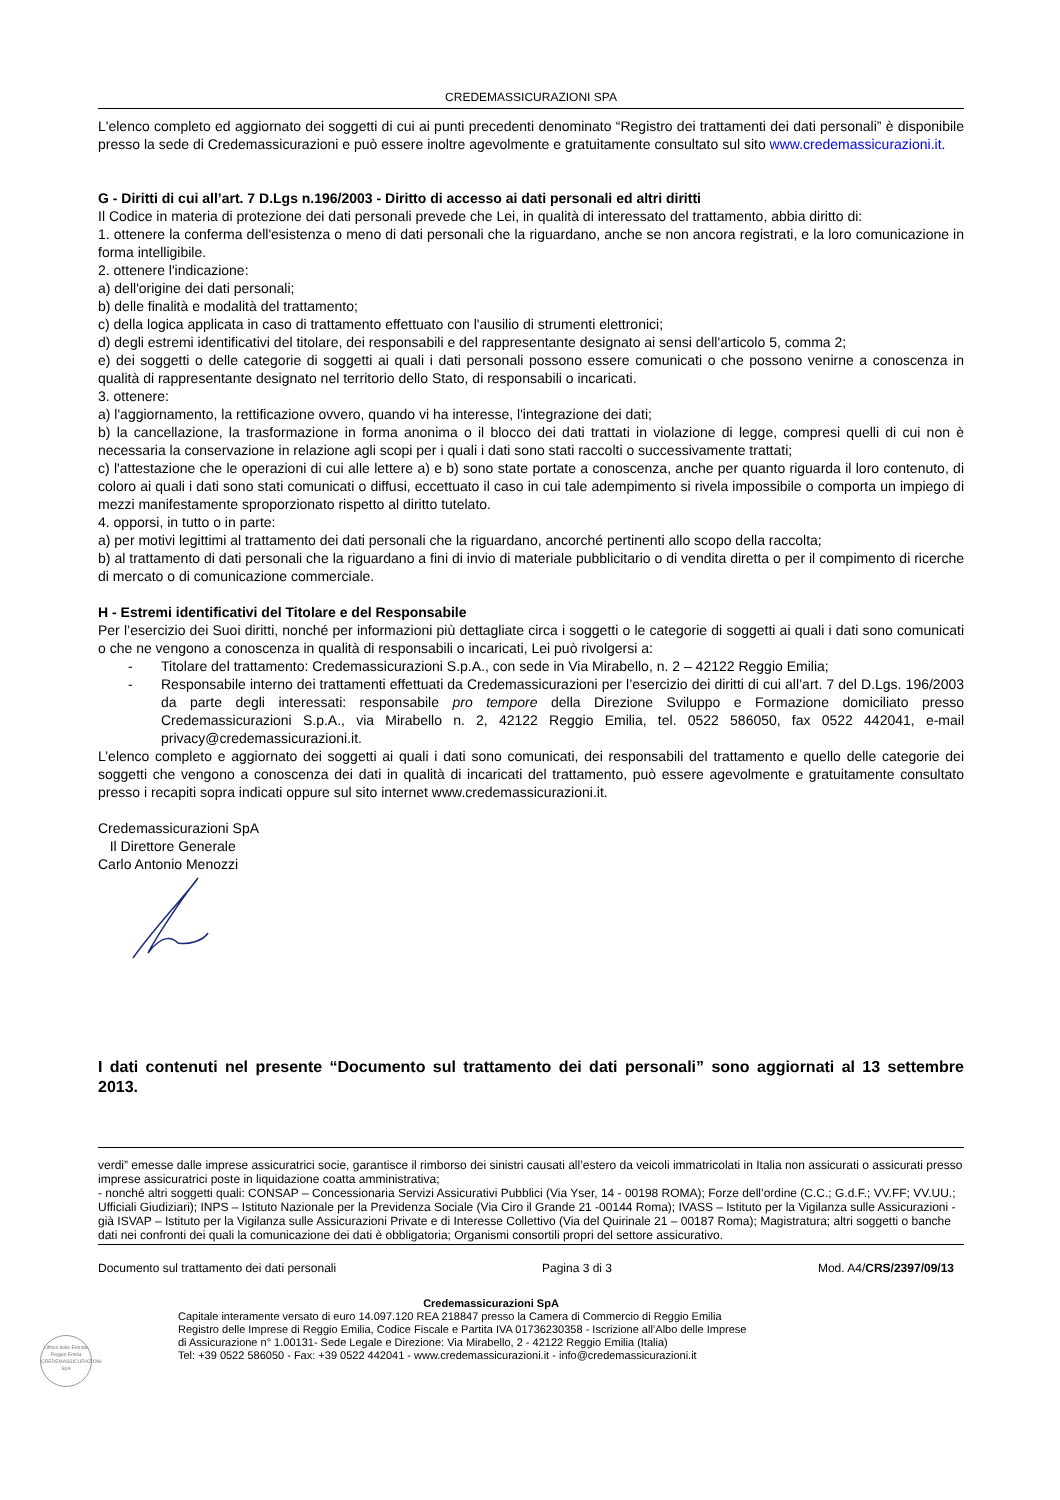CREDEMASSICURAZIONI SPA
L'elenco completo ed aggiornato dei soggetti di cui ai punti precedenti denominato “Registro dei trattamenti dei dati personali” è disponibile presso la sede di Credemassicurazioni e può essere inoltre agevolmente e gratuitamente consultato sul sito www.credemassicurazioni.it.
G - Diritti di cui all’art. 7 D.Lgs n.196/2003 - Diritto di accesso ai dati personali ed altri diritti
Il Codice in materia di protezione dei dati personali prevede che Lei, in qualità di interessato del trattamento, abbia diritto di:
1. ottenere la conferma dell'esistenza o meno di dati personali che la riguardano, anche se non ancora registrati, e la loro comunicazione in forma intelligibile.
2. ottenere l'indicazione:
a) dell'origine dei dati personali;
b) delle finalità e modalità del trattamento;
c) della logica applicata in caso di trattamento effettuato con l'ausilio di strumenti elettronici;
d) degli estremi identificativi del titolare, dei responsabili e del rappresentante designato ai sensi dell'articolo 5, comma 2;
e) dei soggetti o delle categorie di soggetti ai quali i dati personali possono essere comunicati o che possono venirne a conoscenza in qualità di rappresentante designato nel territorio dello Stato, di responsabili o incaricati.
3. ottenere:
a) l'aggiornamento, la rettificazione ovvero, quando vi ha interesse, l'integrazione dei dati;
b) la cancellazione, la trasformazione in forma anonima o il blocco dei dati trattati in violazione di legge, compresi quelli di cui non è necessaria la conservazione in relazione agli scopi per i quali i dati sono stati raccolti o successivamente trattati;
c) l'attestazione che le operazioni di cui alle lettere a) e b) sono state portate a conoscenza, anche per quanto riguarda il loro contenuto, di coloro ai quali i dati sono stati comunicati o diffusi, eccettuato il caso in cui tale adempimento si rivela impossibile o comporta un impiego di mezzi manifestamente sproporzionato rispetto al diritto tutelato.
4. opporsi, in tutto o in parte:
a) per motivi legittimi al trattamento dei dati personali che la riguardano, ancorché pertinenti allo scopo della raccolta;
b) al trattamento di dati personali che la riguardano a fini di invio di materiale pubblicitario o di vendita diretta o per il compimento di ricerche di mercato o di comunicazione commerciale.
H - Estremi identificativi del Titolare e del Responsabile
Per l’esercizio dei Suoi diritti, nonché per informazioni più dettagliate circa i soggetti o le categorie di soggetti ai quali i dati sono comunicati o che ne vengono a conoscenza in qualità di responsabili o incaricati, Lei può rivolgersi a:
- Titolare del trattamento: Credemassicurazioni S.p.A., con sede in Via Mirabello, n. 2 – 42122 Reggio Emilia;
- Responsabile interno dei trattamenti effettuati da Credemassicurazioni per l’esercizio dei diritti di cui all’art. 7 del D.Lgs. 196/2003 da parte degli interessati: responsabile pro tempore della Direzione Sviluppo e Formazione domiciliato presso Credemassicurazioni S.p.A., via Mirabello n. 2, 42122 Reggio Emilia, tel. 0522 586050, fax 0522 442041, e-mail privacy@credemassicurazioni.it.
L’elenco completo e aggiornato dei soggetti ai quali i dati sono comunicati, dei responsabili del trattamento e quello delle categorie dei soggetti che vengono a conoscenza dei dati in qualità di incaricati del trattamento, può essere agevolmente e gratuitamente consultato presso i recapiti sopra indicati oppure sul sito internet www.credemassicurazioni.it.
Credemassicurazioni SpA
Il Direttore Generale
Carlo Antonio Menozzi
I dati contenuti nel presente “Documento sul trattamento dei dati personali” sono aggiornati al 13 settembre 2013.
verdi” emesse dalle imprese assicuratrici socie, garantisce il rimborso dei sinistri causati all’estero da veicoli immatricolati in Italia non assicurati o assicurati presso imprese assicuratrici poste in liquidazione coatta amministrativa;
- nonché altri soggetti quali: CONSAP – Concessionaria Servizi Assicurativi Pubblici (Via Yser, 14 - 00198 ROMA); Forze dell’ordine (C.C.; G.d.F.; VV.FF; VV.UU.; Ufficiali Giudiziari); INPS – Istituto Nazionale per la Previdenza Sociale (Via Ciro il Grande 21 -00144 Roma); IVASS – Istituto per la Vigilanza sulle Assicurazioni - già ISVAP – Istituto per la Vigilanza sulle Assicurazioni Private e di Interesse Collettivo (Via del Quirinale 21 – 00187 Roma); Magistratura; altri soggetti o banche dati nei confronti dei quali la comunicazione dei dati è obbligatoria; Organismi consortili propri del settore assicurativo.
Documento sul trattamento dei dati personali Pagina 3 di 3 Mod. A4/CRS/2397/09/13
Credemassicurazioni SpA
Capitale interamente versato di euro 14.097.120 REA 218847 presso la Camera di Commercio di Reggio Emilia
Registro delle Imprese di Reggio Emilia, Codice Fiscale e Partita IVA 01736230358 - Iscrizione all’Albo delle Imprese
di Assicurazione n° 1.00131- Sede Legale e Direzione: Via Mirabello, 2 - 42122 Reggio Emilia (Italia)
Tel: +39 0522 586050 - Fax: +39 0522 442041 - www.credemassicurazioni.it - info@credemassicurazioni.it
Ufficio delle Entrate
Reggio Emilia
CREDEMASSICURAZIONI
SpA